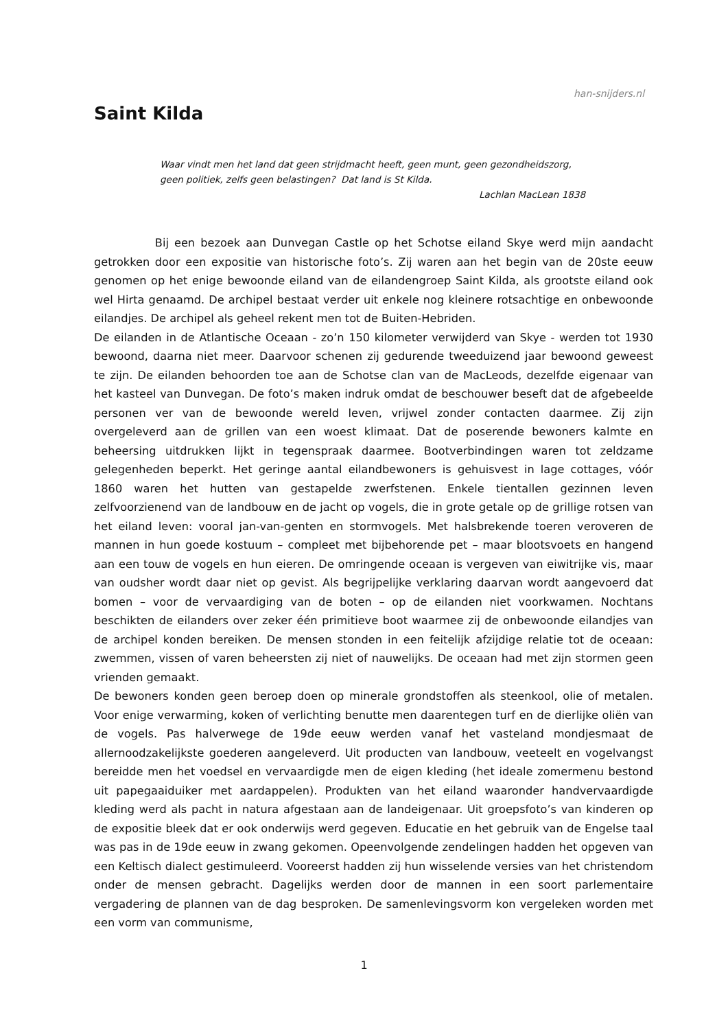han-snijders.nl
Saint Kilda
Waar vindt men het land dat geen strijdmacht heeft, geen munt, geen gezondheidszorg, geen politiek, zelfs geen belastingen? Dat land is St Kilda.
Lachlan MacLean 1838
Bij een bezoek aan Dunvegan Castle op het Schotse eiland Skye werd mijn aandacht getrokken door een expositie van historische foto’s. Zij waren aan het begin van de 20ste eeuw genomen op het enige bewoonde eiland van de eilandengroep Saint Kilda, als grootste eiland ook wel Hirta genaamd. De archipel bestaat verder uit enkele nog kleinere rotsachtige en onbewoonde eilandjes. De archipel als geheel rekent men tot de Buiten-Hebriden.
De eilanden in de Atlantische Oceaan - zo’n 150 kilometer verwijderd van Skye - werden tot 1930 bewoond, daarna niet meer. Daarvoor schenen zij gedurende tweeduizend jaar bewoond geweest te zijn. De eilanden behoorden toe aan de Schotse clan van de MacLeods, dezelfde eigenaar van het kasteel van Dunvegan. De foto’s maken indruk omdat de beschouwer beseft dat de afgebeelde personen ver van de bewoonde wereld leven, vrijwel zonder contacten daarmee. Zij zijn overgeleverd aan de grillen van een woest klimaat. Dat de poserende bewoners kalmte en beheersing uitdrukken lijkt in tegenspraak daarmee. Bootverbindingen waren tot zeldzame gelegenheden beperkt. Het geringe aantal eilandbewoners is gehuisvest in lage cottages, vóór 1860 waren het hutten van gestapelde zwerfstenen. Enkele tientallen gezinnen leven zelfvoorzienend van de landbouw en de jacht op vogels, die in grote getale op de grillige rotsen van het eiland leven: vooral jan-van-genten en stormvogels. Met halsbrekende toeren veroveren de mannen in hun goede kostuum – compleet met bijbehorende pet – maar blootsvoets en hangend aan een touw de vogels en hun eieren. De omringende oceaan is vergeven van eiwitrijke vis, maar van oudsher wordt daar niet op gevist. Als begrijpelijke verklaring daarvan wordt aangevoerd dat bomen – voor de vervaardiging van de boten – op de eilanden niet voorkwamen. Nochtans beschikten de eilanders over zeker één primitieve boot waarmee zij de onbewoonde eilandjes van de archipel konden bereiken. De mensen stonden in een feitelijk afzijdige relatie tot de oceaan: zwemmen, vissen of varen beheersten zij niet of nauwelijks. De oceaan had met zijn stormen geen vrienden gemaakt.
De bewoners konden geen beroep doen op minerale grondstoffen als steenkool, olie of metalen. Voor enige verwarming, koken of verlichting benutte men daarentegen turf en de dierlijke oliën van de vogels. Pas halverwege de 19de eeuw werden vanaf het vasteland mondjesmaat de allernoodzakelijkste goederen aangeleverd. Uit producten van landbouw, veeteelt en vogelvangst bereidde men het voedsel en vervaardigde men de eigen kleding (het ideale zomermenu bestond uit papegaaiduiker met aardappelen). Produkten van het eiland waaronder handvervaardigde kleding werd als pacht in natura afgestaan aan de landeigenaar. Uit groepsfoto’s van kinderen op de expositie bleek dat er ook onderwijs werd gegeven. Educatie en het gebruik van de Engelse taal was pas in de 19de eeuw in zwang gekomen. Opeenvolgende zendelingen hadden het opgeven van een Keltisch dialect gestimuleerd. Vooreerst hadden zij hun wisselende versies van het christendom onder de mensen gebracht. Dagelijks werden door de mannen in een soort parlementaire vergadering de plannen van de dag besproken. De samenlevingsvorm kon vergeleken worden met een vorm van communisme,
1